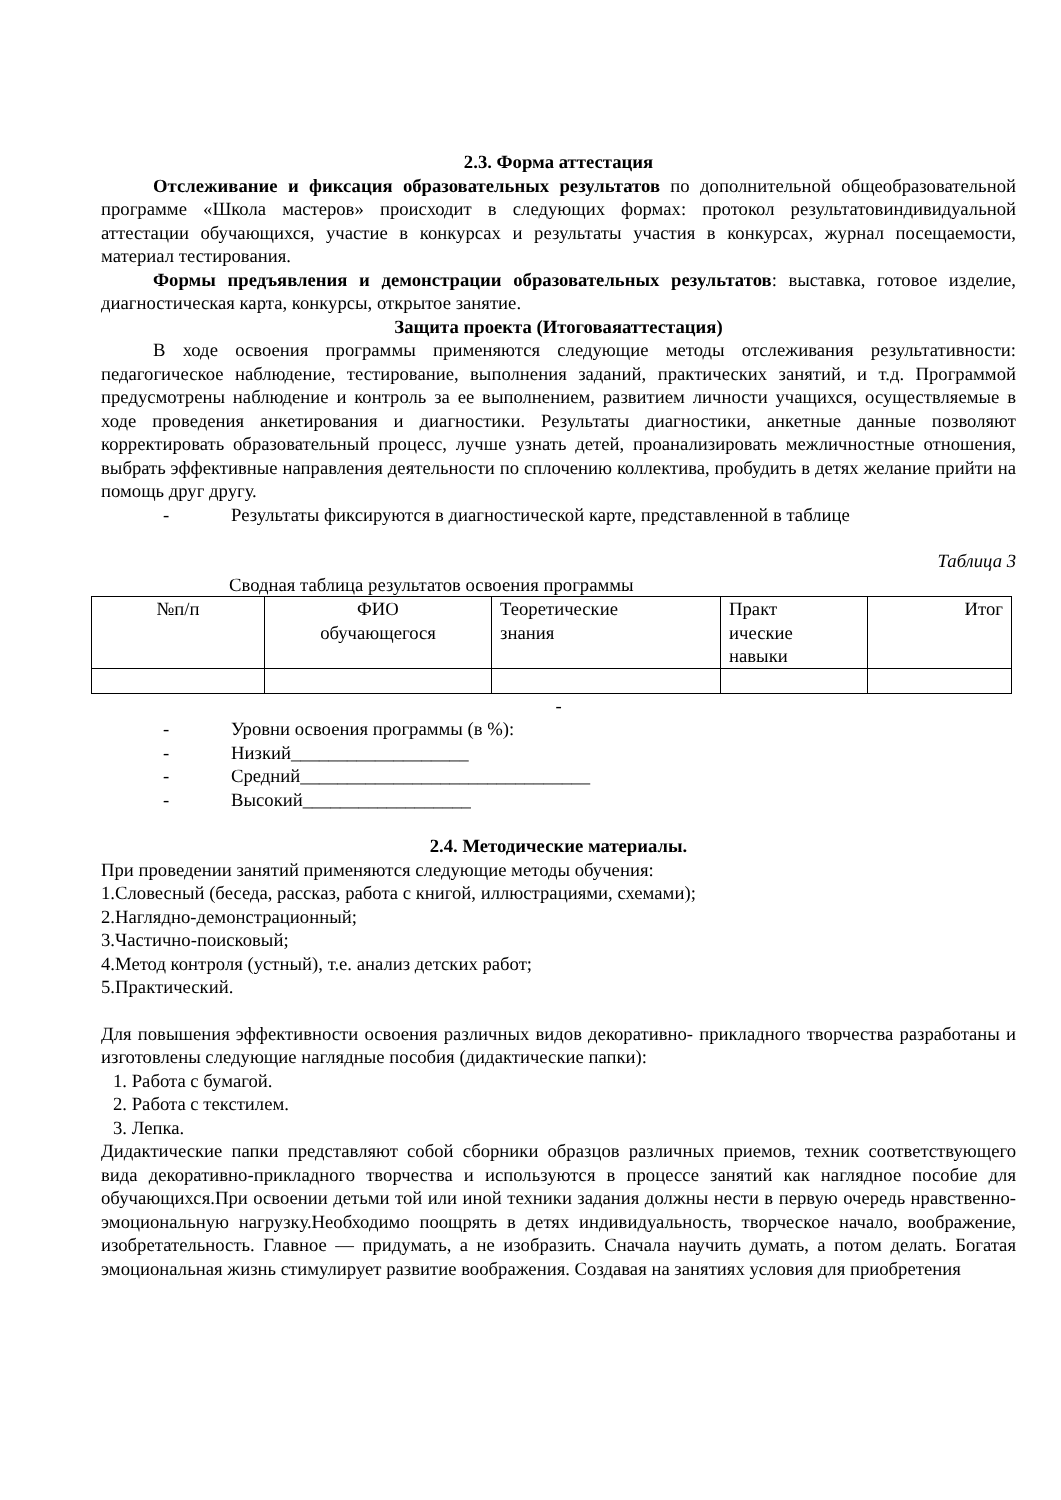2.3. Форма аттестация
Отслеживание и фиксация образовательных результатов по дополнительной общеобразовательной программе «Школа мастеров» происходит в следующих формах: протокол результатовиндивидуальной аттестации обучающихся, участие в конкурсах и результаты участия в конкурсах, журнал посещаемости, материал тестирования.
Формы предъявления и демонстрации образовательных результатов: выставка, готовое изделие, диагностическая карта, конкурсы, открытое занятие.
Защита проекта (Итоговаяаттестация)
В ходе освоения программы применяются следующие методы отслеживания результативности: педагогическое наблюдение, тестирование, выполнения заданий, практических занятий, и т.д. Программой предусмотрены наблюдение и контроль за ее выполнением, развитием личности учащихся, осуществляемые в ходе проведения анкетирования и диагностики. Результаты диагностики, анкетные данные позволяют корректировать образовательный процесс, лучше узнать детей, проанализировать межличностные отношения, выбрать эффективные направления деятельности по сплочению коллектива, пробудить в детях желание прийти на помощь друг другу.
- Результаты фиксируются в диагностической карте, представленной в таблице
Таблица 3
Сводная таблица результатов освоения программы
| №п/п | ФИО обучающегося | Теоретические знания | Практ ические навыки | Итог |
-
- Уровни освоения программы (в %):
- Низкий___________________
- Средний_______________________________
- Высокий__________________
2.4. Методические материалы.
При проведении занятий применяются следующие методы обучения:
1.Словесный (беседа, рассказ, работа с книгой, иллюстрациями, схемами);
2.Наглядно-демонстрационный;
3.Частично-поисковый;
4.Метод контроля (устный), т.е. анализ детских работ;
5.Практический.
Для повышения эффективности освоения различных видов декоративно- прикладного творчества разработаны и изготовлены следующие наглядные пособия (дидактические папки):
1. Работа с бумагой.
2. Работа с текстилем.
3. Лепка.
Дидактические папки представляют собой сборники образцов различных приемов, техник соответствующего вида декоративно-прикладного творчества и используются в процессе занятий как наглядное пособие для обучающихся.При освоении детьми той или иной техники задания должны нести в первую очередь нравственно-эмоциональную нагрузку.Необходимо поощрять в детях индивидуальность, творческое начало, воображение, изобретательность. Главное — придумать, а не изобразить. Сначала научить думать, а потом делать. Богатая эмоциональная жизнь стимулирует развитие воображения. Создавая на занятиях условия для приобретения